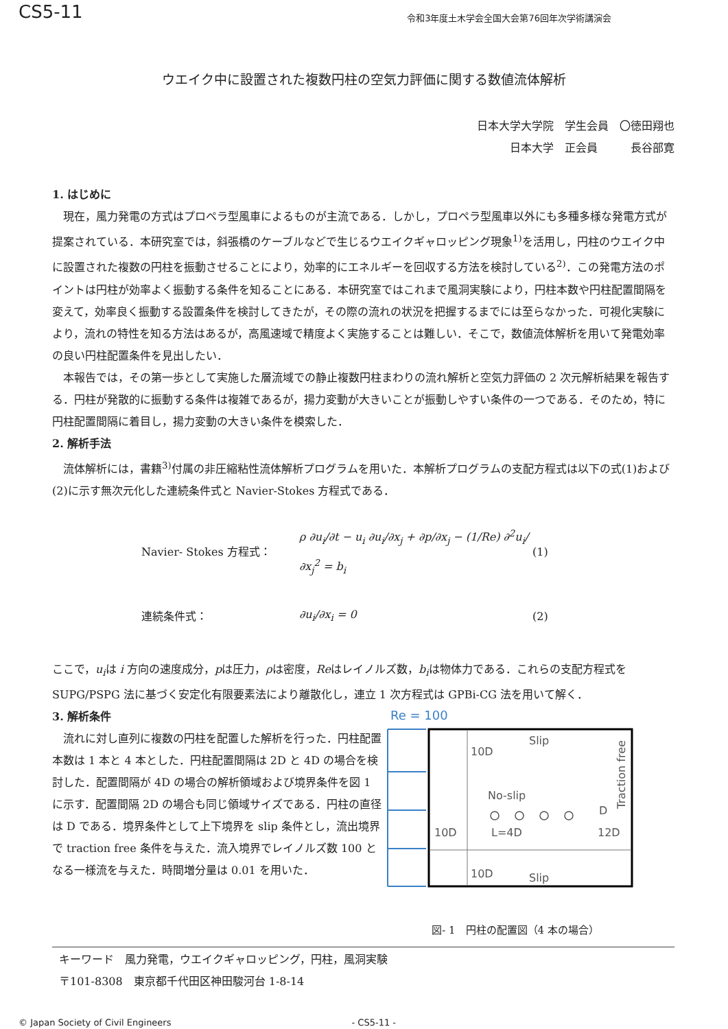CS5-11 令和3年度土木学会全国大会第76回年次学術講演会
ウエイク中に設置された複数円柱の空気力評価に関する数値流体解析
日本大学大学院　学生会員　〇徳田翔也
日本大学　正会員　　　長谷部寛
1. はじめに
現在，風力発電の方式はプロペラ型風車によるものが主流である．しかし，プロペラ型風車以外にも多種多様な発電方式が提案されている．本研究室では，斜張橋のケーブルなどで生じるウエイクギャロッピング現象<sup>1)</sup>を活用し，円柱のウエイク中に設置された複数の円柱を振動させることにより，効率的にエネルギーを回収する方法を検討している<sup>2)</sup>．この発電方法のポイントは円柱が効率よく振動する条件を知ることにある．本研究室ではこれまで風洞実験により，円柱本数や円柱配置間隔を変えて，効率良く振動する設置条件を検討してきたが，その際の流れの状況を把握するまでには至らなかった．可視化実験により，流れの特性を知る方法はあるが，高風速域で精度よく実施することは難しい．そこで，数値流体解析を用いて発電効率の良い円柱配置条件を見出したい．
本報告では，その第一歩として実施した層流域での静止複数円柱まわりの流れ解析と空気力評価の 2 次元解析結果を報告する．円柱が発散的に振動する条件は複雑であるが，揚力変動が大きいことが振動しやすい条件の一つである．そのため，特に円柱配置間隔に着目し，揚力変動の大きい条件を模索した．
2. 解析手法
流体解析には，書籍<sup>3)</sup>付属の非圧縮粘性流体解析プログラムを用いた．本解析プログラムの支配方程式は以下の式(1)および(2)に示す無次元化した連続条件式と Navier-Stokes 方程式である．
Navier- Stokes 方程式： ρ ∂u<sub>i</sub>/∂t − u<sub>i</sub> ∂u<sub>i</sub>/∂x<sub>j</sub> + ∂p/∂x<sub>j</sub> − (1/Re) ∂<sup>2</sup>u<sub>i</sub>/∂x<sub>j</sub><sup>2</sup> = b<sub>i</sub> (1)
連続条件式： ∂u<sub>i</sub>/∂x<sub>i</sub> = 0 (2)
ここで，u<sub>i</sub>は i 方向の速度成分，pは圧力，ρは密度，Reはレイノルズ数，b<sub>i</sub>は物体力である．これらの支配方程式を SUPG/PSPG 法に基づく安定化有限要素法により離散化し，連立 1 次方程式は GPBi-CG 法を用いて解く．
3. 解析条件
流れに対し直列に複数の円柱を配置した解析を行った．円柱配置本数は 1 本と 4 本とした．円柱配置間隔は 2D と 4D の場合を検討した．配置間隔が 4D の場合の解析領域および境界条件を図 1 に示す．配置間隔 2D の場合も同じ領域サイズである．円柱の直径は D である．境界条件として上下境界を slip 条件とし，流出境界で traction free 条件を与えた．流入境界でレイノルズ数 100 となる一様流を与えた．時間増分量は 0.01 を用いた．
Re = 100
Slip
10D
No-slip
D
10D
L=4D
12D
10D
Slip
Traction free
図- 1　円柱の配置図（4 本の場合）
キーワード　風力発電，ウエイクギャロッピング，円柱，風洞実験
〒101-8308　東京都千代田区神田駿河台 1-8-14
© Japan Society of Civil Engineers - CS5-11 -